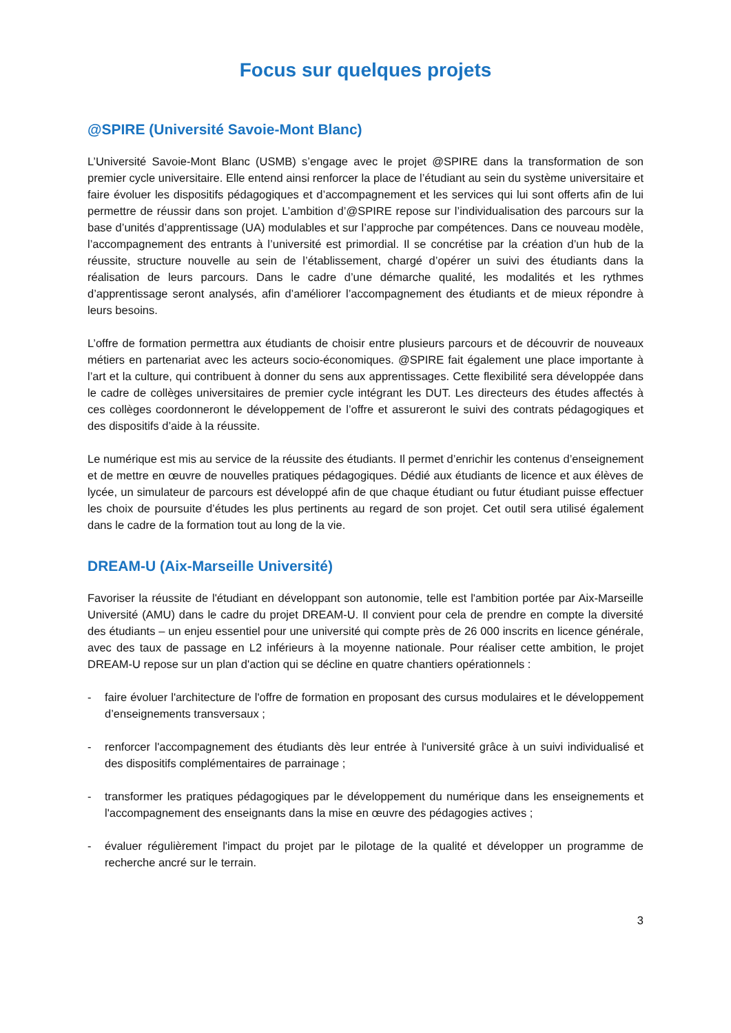Focus sur quelques projets
@SPIRE (Université Savoie-Mont Blanc)
L’Université Savoie-Mont Blanc (USMB) s’engage avec le projet @SPIRE dans la transformation de son premier cycle universitaire. Elle entend ainsi renforcer la place de l’étudiant au sein du système universitaire et faire évoluer les dispositifs pédagogiques et d’accompagnement et les services qui lui sont offerts afin de lui permettre de réussir dans son projet. L’ambition d’@SPIRE repose sur l’individualisation des parcours sur la base d’unités d’apprentissage (UA) modulables et sur l’approche par compétences. Dans ce nouveau modèle, l’accompagnement des entrants à l’université est primordial. Il se concrétise par la création d’un hub de la réussite, structure nouvelle au sein de l’établissement, chargé d’opérer un suivi des étudiants dans la réalisation de leurs parcours. Dans le cadre d’une démarche qualité, les modalités et les rythmes d’apprentissage seront analysés, afin d’améliorer l’accompagnement des étudiants et de mieux répondre à leurs besoins.
L’offre de formation permettra aux étudiants de choisir entre plusieurs parcours et de découvrir de nouveaux métiers en partenariat avec les acteurs socio-économiques. @SPIRE fait également une place importante à l’art et la culture, qui contribuent à donner du sens aux apprentissages. Cette flexibilité sera développée dans le cadre de collèges universitaires de premier cycle intégrant les DUT. Les directeurs des études affectés à ces collèges coordonneront le développement de l’offre et assureront le suivi des contrats pédagogiques et des dispositifs d’aide à la réussite.
Le numérique est mis au service de la réussite des étudiants. Il permet d’enrichir les contenus d’enseignement et de mettre en œuvre de nouvelles pratiques pédagogiques. Dédié aux étudiants de licence et aux élèves de lycée, un simulateur de parcours est développé afin de que chaque étudiant ou futur étudiant puisse effectuer les choix de poursuite d’études les plus pertinents au regard de son projet. Cet outil sera utilisé également dans le cadre de la formation tout au long de la vie.
DREAM-U (Aix-Marseille Université)
Favoriser la réussite de l'étudiant en développant son autonomie, telle est l'ambition portée par Aix-Marseille Université (AMU) dans le cadre du projet DREAM-U. Il convient pour cela de prendre en compte la diversité des étudiants – un enjeu essentiel pour une université qui compte près de 26 000 inscrits en licence générale, avec des taux de passage en L2 inférieurs à la moyenne nationale. Pour réaliser cette ambition, le projet DREAM-U repose sur un plan d'action qui se décline en quatre chantiers opérationnels :
- faire évoluer l'architecture de l'offre de formation en proposant des cursus modulaires et le développement d’enseignements transversaux ;
- renforcer l'accompagnement des étudiants dès leur entrée à l'université grâce à un suivi individualisé et des dispositifs complémentaires de parrainage ;
- transformer les pratiques pédagogiques par le développement du numérique dans les enseignements et l'accompagnement des enseignants dans la mise en œuvre des pédagogies actives ;
- évaluer régulièrement l'impact du projet par le pilotage de la qualité et développer un programme de recherche ancré sur le terrain.
3